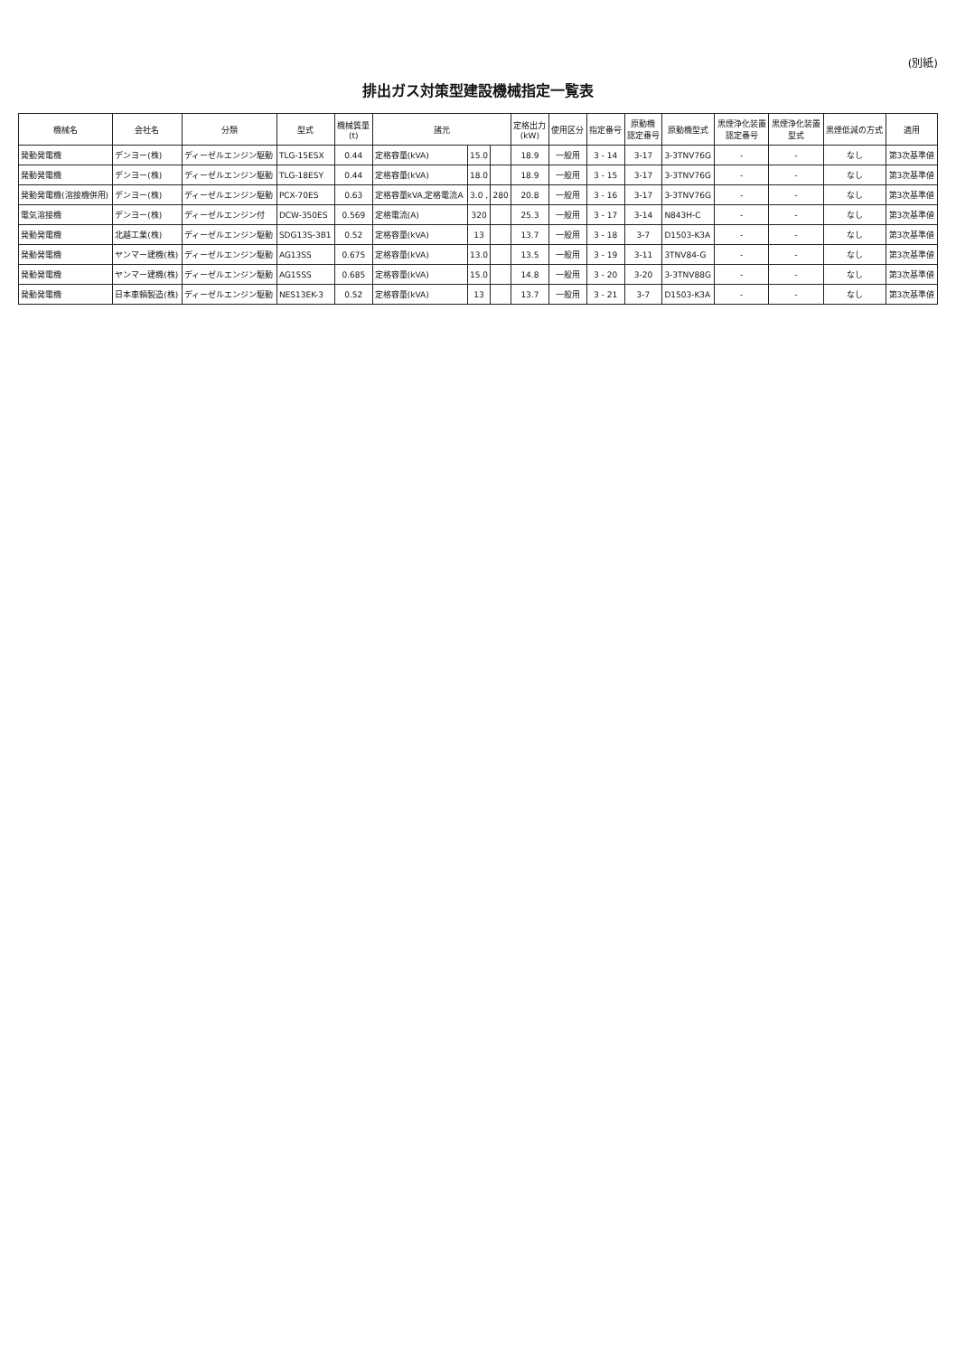(別紙)
排出ガス対策型建設機械指定一覧表
| 機械名 | 会社名 | 分類 | 型式 | 機械質量 (t) | 諸元 | | | 定格出力 (kW) | 使用区分 | 指定番号 | 原動機 認定番号 | 原動機型式 | 黒煙浄化装置 認定番号 | 黒煙浄化装置 型式 | 黒煙低減の方式 | 適用 |
| --- | --- | --- | --- | --- | --- | --- | --- | --- | --- | --- | --- | --- | --- | --- | --- | --- |
| 発動発電機 | デンヨー(株) | ディーゼルエンジン駆動 | TLG-15ESX | 0.44 | 定格容量(kVA) | 15.0 | | 18.9 | 一般用 | 3 - 14 | 3-17 | 3-3TNV76G | - | - | なし | 第3次基準値 |
| 発動発電機 | デンヨー(株) | ディーゼルエンジン駆動 | TLG-18ESY | 0.44 | 定格容量(kVA) | 18.0 | | 18.9 | 一般用 | 3 - 15 | 3-17 | 3-3TNV76G | - | - | なし | 第3次基準値 |
| 発動発電機(溶接機併用) | デンヨー(株) | ディーゼルエンジン駆動 | PCX-70ES | 0.63 | 定格容量kVA,定格電流A | 3.0 , | 280 | 20.8 | 一般用 | 3 - 16 | 3-17 | 3-3TNV76G | - | - | なし | 第3次基準値 |
| 電気溶接機 | デンヨー(株) | ディーゼルエンジン付 | DCW-350ES | 0.569 | 定格電流(A) | 320 | | 25.3 | 一般用 | 3 - 17 | 3-14 | N843H-C | - | - | なし | 第3次基準値 |
| 発動発電機 | 北越工業(株) | ディーゼルエンジン駆動 | SDG13S-3B1 | 0.52 | 定格容量(kVA) | 13 | | 13.7 | 一般用 | 3 - 18 | 3-7 | D1503-K3A | - | - | なし | 第3次基準値 |
| 発動発電機 | ヤンマー建機(株) | ディーゼルエンジン駆動 | AG13SS | 0.675 | 定格容量(kVA) | 13.0 | | 13.5 | 一般用 | 3 - 19 | 3-11 | 3TNV84-G | - | - | なし | 第3次基準値 |
| 発動発電機 | ヤンマー建機(株) | ディーゼルエンジン駆動 | AG15SS | 0.685 | 定格容量(kVA) | 15.0 | | 14.8 | 一般用 | 3 - 20 | 3-20 | 3-3TNV88G | - | - | なし | 第3次基準値 |
| 発動発電機 | 日本車輌製造(株) | ディーゼルエンジン駆動 | NES13EK-3 | 0.52 | 定格容量(kVA) | 13 | | 13.7 | 一般用 | 3 - 21 | 3-7 | D1503-K3A | - | - | なし | 第3次基準値 |